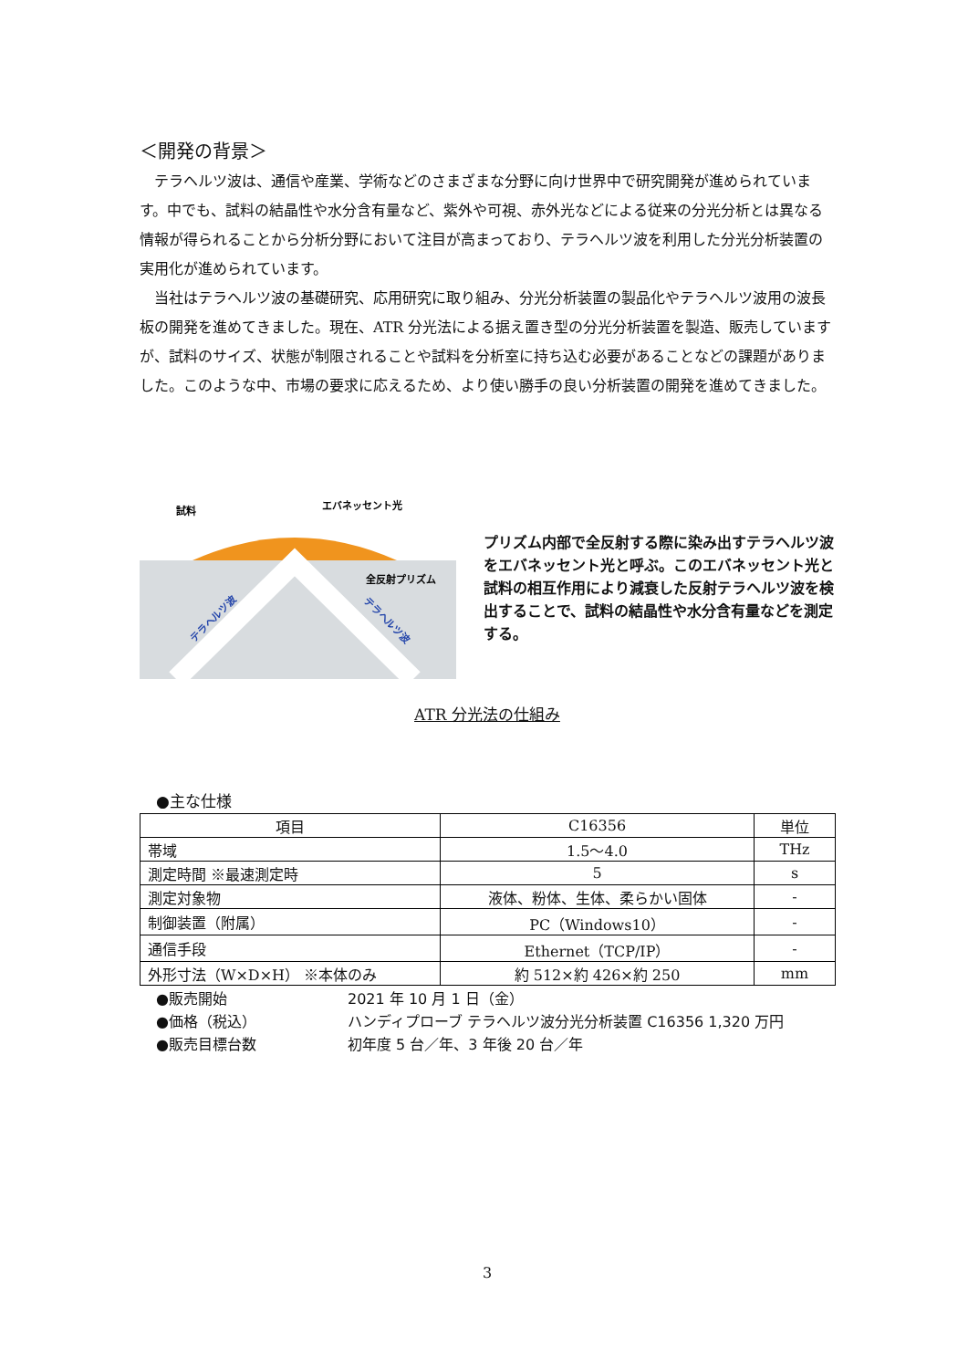＜開発の背景＞
テラヘルツ波は、通信や産業、学術などのさまざまな分野に向け世界中で研究開発が進められています。中でも、試料の結晶性や水分含有量など、紫外や可視、赤外光などによる従来の分光分析とは異なる情報が得られることから分析分野において注目が高まっており、テラヘルツ波を利用した分光分析装置の実用化が進められています。
当社はテラヘルツ波の基礎研究、応用研究に取り組み、分光分析装置の製品化やテラヘルツ波用の波長板の開発を進めてきました。現在、ATR 分光法による据え置き型の分光分析装置を製造、販売していますが、試料のサイズ、状態が制限されることや試料を分析室に持ち込む必要があることなどの課題がありました。このような中、市場の要求に応えるため、より使い勝手の良い分析装置の開発を進めてきました。
試料
エバネッセント光
全反射プリズム
テラヘルツ波
テラヘルツ波
プリズム内部で全反射する際に染み出すテラヘルツ波をエバネッセント光と呼ぶ。このエバネッセント光と試料の相互作用により減衰した反射テラヘルツ波を検出することで、試料の結晶性や水分含有量などを測定する。
ATR 分光法の仕組み
●主な仕様
| 項目 | C16356 | 単位 |
| --- | --- | --- |
| 帯域 | 1.5～4.0 | THz |
| 測定時間 ※最速測定時 | 5 | s |
| 測定対象物 | 液体、粉体、生体、柔らかい固体 | - |
| 制御装置（附属） | PC（Windows10） | - |
| 通信手段 | Ethernet（TCP/IP） | - |
| 外形寸法（W×D×H） ※本体のみ | 約 512×約 426×約 250 | mm |
●販売開始 2021 年 10 月 1 日（金）
●価格（税込） ハンディプローブ テラヘルツ波分光分析装置 C16356 1,320 万円
●販売目標台数 初年度 5 台／年、3 年後 20 台／年
3